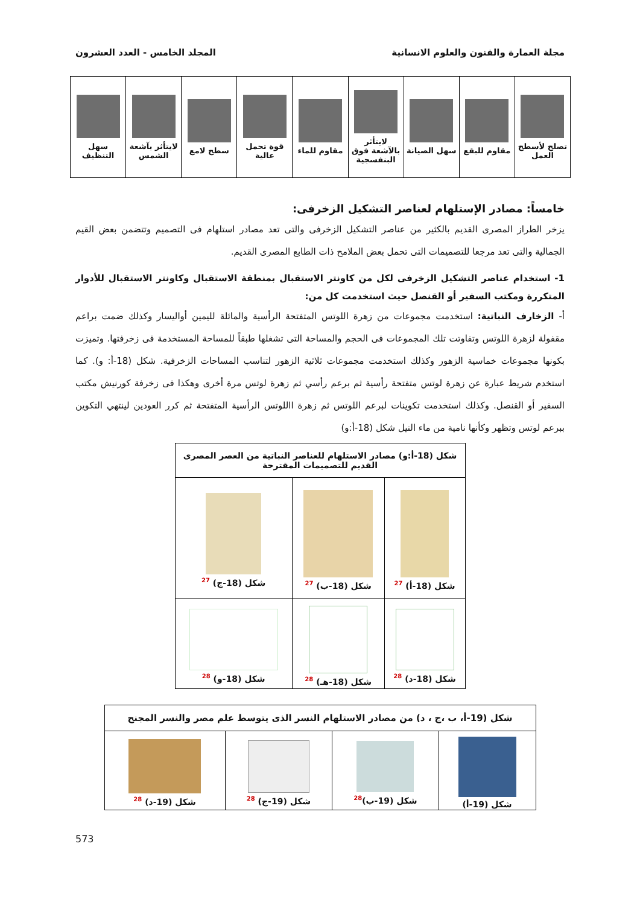مجلة العمارة والفنون والعلوم الانسانية المجلد الخامس - العدد العشرون
| تصلح لأسطح العمل | مقاوم للبقع | سهل الصيانة | لايتأثر بالآشعة فوق البنفسجية | مقاوم للماء | قوة تحمل عالية | سطح لامع | لايتأثر بآشعة الشمس | سهل التنظيف |
خامساً: مصادر الإستلهام لعناصر التشكيل الزخرفى:
يزخر الطراز المصرى القديم بالكثير من عناصر التشكيل الزخرفى والتى تعد مصادر استلهام فى التصميم وتتضمن بعض القيم الجمالية والتى تعد مرجعا للتصميمات التى تحمل بعض الملامح ذات الطابع المصرى القديم.
1- استخدام عناصر التشكيل الزخرفى لكل من كاونتر الاستقبال بمنطقة الاستقبال وكاونتر الاستقبال للأدوار المتكررة ومكتب السفير أو القنصل حيث استخدمت كل من:
أ- الزخارف النباتية: استخدمت مجموعات من زهرة اللوتس المتفتحة الرأسية والمائلة لليمين أواليسار وكذلك ضمت براعم مقفولة لزهرة اللوتس وتفاوتت تلك المجموعات فى الحجم والمساحة التى تشغلها طبقاً للمساحة المستخدمة فى زخرفتها. وتميزت بكونها مجموعات خماسية الزهور وكذلك استخدمت مجموعات ثلاثية الزهور لتناسب المساحات الزخرفية. شكل (18-أ: و). كما استخدم شريط عبارة عن زهرة لوتس متفتحة رأسية ثم برعم رأسي ثم زهرة لوتس مرة أخرى وهكذا فى زخرفة كورنيش مكتب السفير أو القنصل. وكذلك استخدمت تكوينات لبرعم اللوتس ثم زهرة االلوتس الرأسية المتفتحة ثم كرر العودين لينتهي التكوين ببرعم لوتس وتظهر وكأنها نامية من ماء النيل شكل (18-أ:و)
| شكل (18-أ:و) مصادر الاستلهام للعناصر النباتية من العصر المصرى القديم للتصميمات المقترحة | | |
| --- | --- | --- |
| شكل (18-أ) <sup>27</sup> | شكل (18-ب) <sup>27</sup> | شكل (18-ج) <sup>27</sup> |
| شكل (18-د) <sup>28</sup> | شكل (18-هـ) <sup>28</sup> | شكل (18-و) <sup>28</sup> |
| شكل (19-أ، ب ،ج ، د) من مصادر الاستلهام النسر الذى يتوسط علم مصر والنسر المجنح | | | |
| --- | --- | --- | --- |
| شكل (19-أ) | شكل (19-ب)<sup>28</sup> | شكل (19-ج) <sup>28</sup> | شكل (19-د) <sup>28</sup> |
573